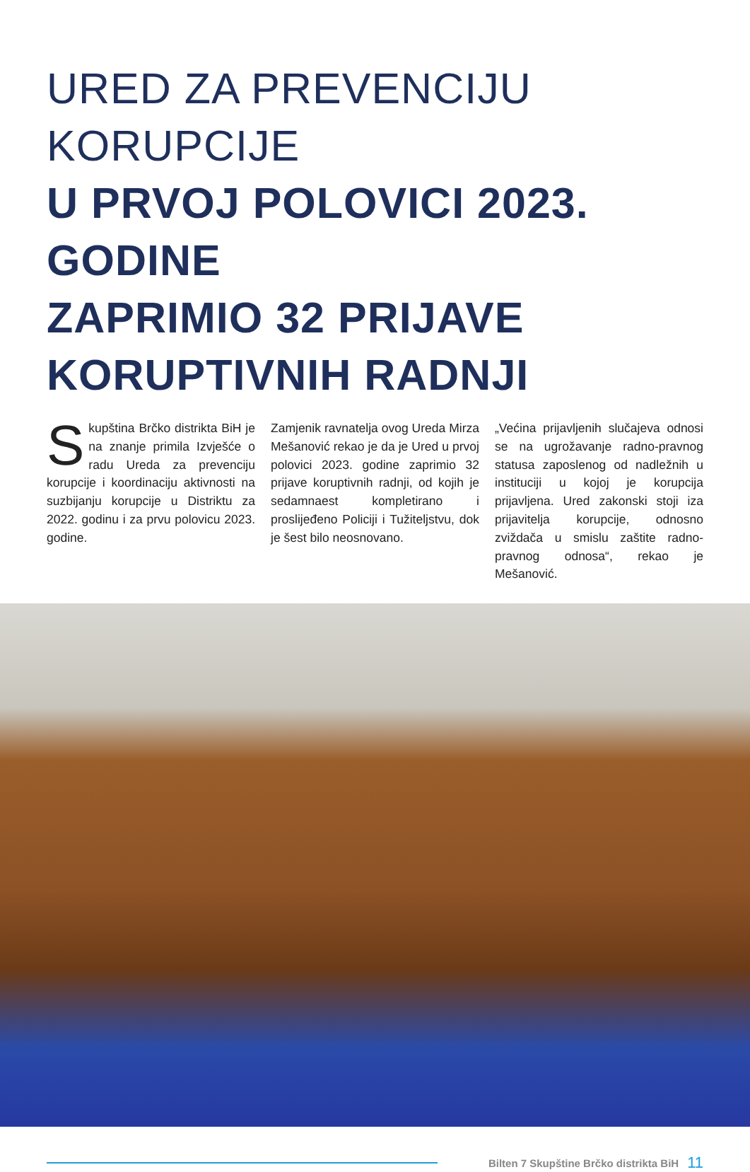URED ZA PREVENCIJU KORUPCIJE
U PRVOJ POLOVICI 2023. GODINE
ZAPRIMIO 32 PRIJAVE
KORUPTIVNIH RADNJI
Skupština Brčko distrikta BiH je na znanje primila Izvješće o radu Ureda za prevenciju korupcije i koordinaciju aktivnosti na suzbijanju korupcije u Distriktu za 2022. godinu i za prvu polovicu 2023. godine.
Zamjenik ravnatelja ovog Ureda Mirza Mešanović rekao je da je Ured u prvoj polovici 2023. godine zaprimio 32 prijave koruptivnih radnji, od kojih je sedamnaest kompletirano i proslijeđeno Policiji i Tužiteljstvu, dok je šest bilo neosnovano.
„Većina prijavljenih slučajeva odnosi se na ugrožavanje radno-pravnog statusa zaposlenog od nadležnih u instituciji u kojoj je korupcija prijavljena. Ured zakonski stoji iza prijavitelja korupcije, odnosno zviždača u smislu zaštite radno-pravnog odnosa“, rekao je Mešanović.
Bilten 7 Skupštine Brčko distrikta BiH 11